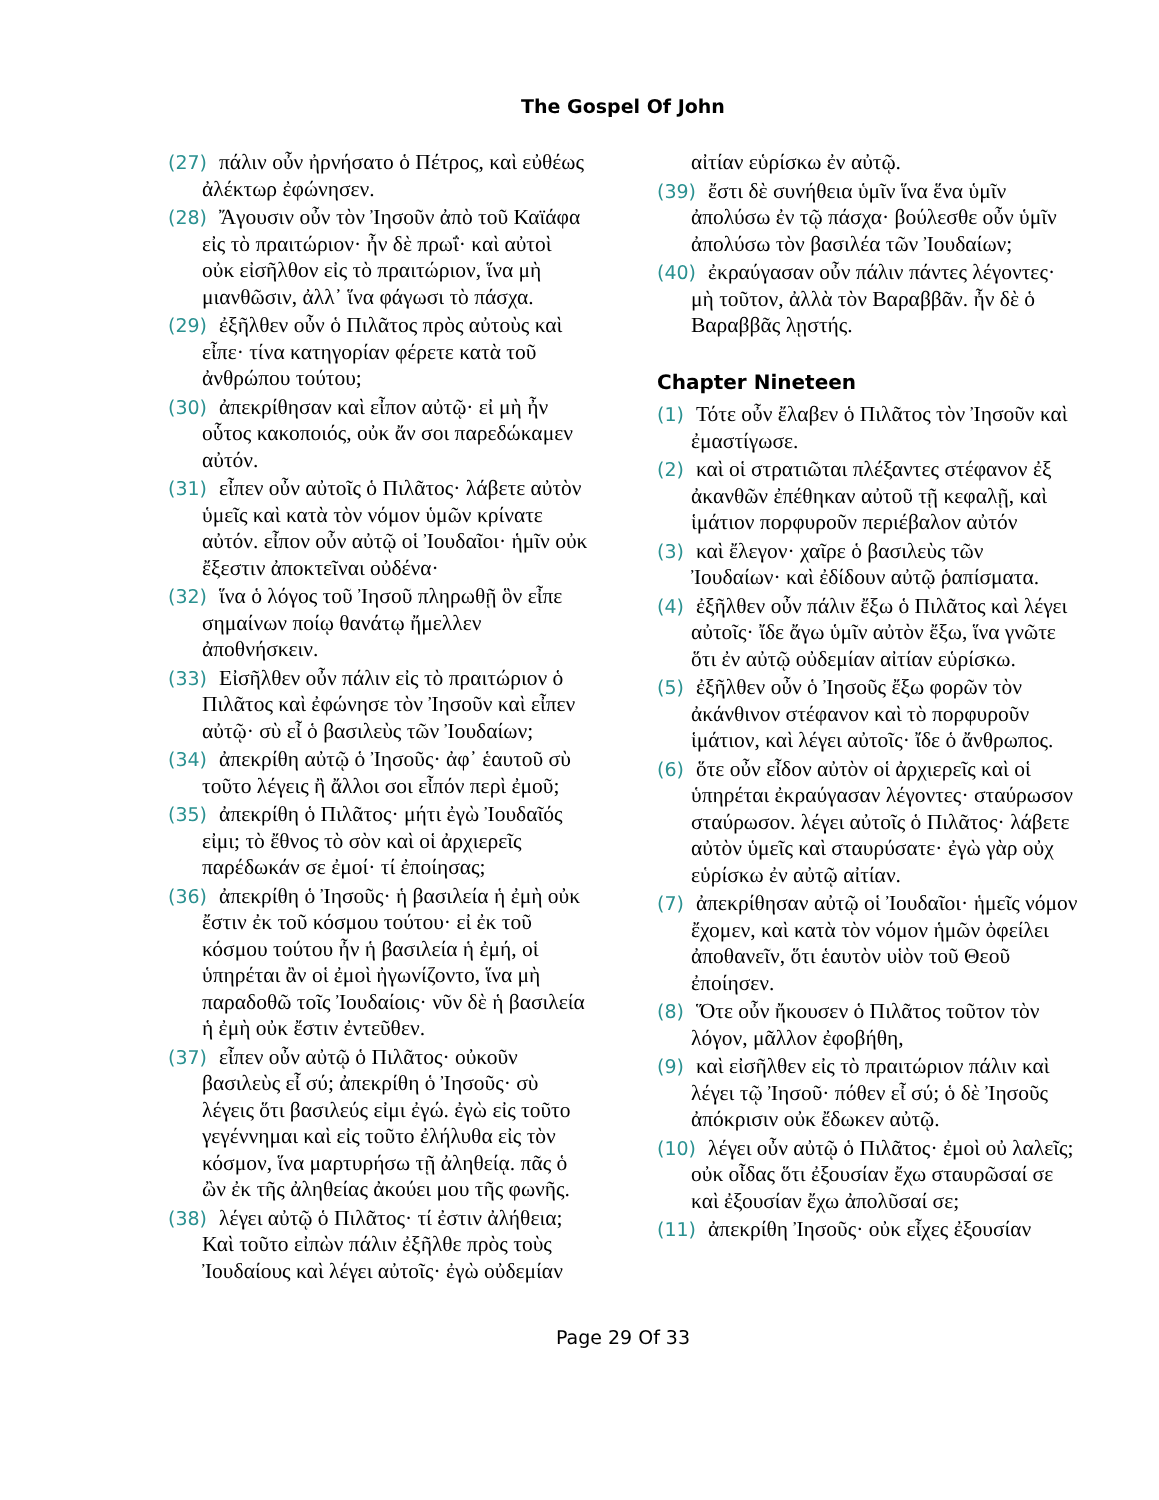The Gospel Of John
(27) πάλιν οὖν ἠρνήσατο ὁ Πέτρος, καὶ εὐθέως ἀλέκτωρ ἐφώνησεν.
(28) Ἄγουσιν οὖν τὸν Ἰησοῦν ἀπὸ τοῦ Καϊάφα εἰς τὸ πραιτώριον· ἦν δὲ πρωΐ· καὶ αὐτοὶ οὐκ εἰσῆλθον εἰς τὸ πραιτώριον, ἵνα μὴ μιανθῶσιν, ἀλλ᾽ ἵνα φάγωσι τὸ πάσχα.
(29) ἐξῆλθεν οὖν ὁ Πιλᾶτος πρὸς αὐτοὺς καὶ εἶπε· τίνα κατηγορίαν φέρετε κατὰ τοῦ ἀνθρώπου τούτου;
(30) ἀπεκρίθησαν καὶ εἶπον αὐτῷ· εἰ μὴ ἦν οὗτος κακοποιός, οὐκ ἄν σοι παρεδώκαμεν αὐτόν.
(31) εἶπεν οὖν αὐτοῖς ὁ Πιλᾶτος· λάβετε αὐτὸν ὑμεῖς καὶ κατὰ τὸν νόμον ὑμῶν κρίνατε αὐτόν. εἶπον οὖν αὐτῷ οἱ Ἰουδαῖοι· ἡμῖν οὐκ ἔξεστιν ἀποκτεῖναι οὐδένα·
(32) ἵνα ὁ λόγος τοῦ Ἰησοῦ πληρωθῇ ὃν εἶπε σημαίνων ποίῳ θανάτῳ ἤμελλεν ἀποθνήσκειν.
(33) Εἰσῆλθεν οὖν πάλιν εἰς τὸ πραιτώριον ὁ Πιλᾶτος καὶ ἐφώνησε τὸν Ἰησοῦν καὶ εἶπεν αὐτῷ· σὺ εἶ ὁ βασιλεὺς τῶν Ἰουδαίων;
(34) ἀπεκρίθη αὐτῷ ὁ Ἰησοῦς· ἀφ᾽ ἑαυτοῦ σὺ τοῦτο λέγεις ἢ ἄλλοι σοι εἶπόν περὶ ἐμοῦ;
(35) ἀπεκρίθη ὁ Πιλᾶτος· μήτι ἐγὼ Ἰουδαῖός εἰμι; τὸ ἔθνος τὸ σὸν καὶ οἱ ἀρχιερεῖς παρέδωκάν σε ἐμοί· τί ἐποίησας;
(36) ἀπεκρίθη ὁ Ἰησοῦς· ἡ βασιλεία ἡ ἐμὴ οὐκ ἔστιν ἐκ τοῦ κόσμου τούτου· εἰ ἐκ τοῦ κόσμου τούτου ἦν ἡ βασιλεία ἡ ἐμή, οἱ ὑπηρέται ἂν οἱ ἐμοὶ ἠγωνίζοντο, ἵνα μὴ παραδοθῶ τοῖς Ἰουδαίοις· νῦν δὲ ἡ βασιλεία ἡ ἐμὴ οὐκ ἔστιν ἐντεῦθεν.
(37) εἶπεν οὖν αὐτῷ ὁ Πιλᾶτος· οὐκοῦν βασιλεὺς εἶ σύ; ἀπεκρίθη ὁ Ἰησοῦς· σὺ λέγεις ὅτι βασιλεύς εἰμι ἐγώ. ἐγὼ εἰς τοῦτο γεγέννημαι καὶ εἰς τοῦτο ἐλήλυθα εἰς τὸν κόσμον, ἵνα μαρτυρήσω τῇ ἀληθείᾳ. πᾶς ὁ ὢν ἐκ τῆς ἀληθείας ἀκούει μου τῆς φωνῆς.
(38) λέγει αὐτῷ ὁ Πιλᾶτος· τί ἐστιν ἀλήθεια; Καὶ τοῦτο εἰπὼν πάλιν ἐξῆλθε πρὸς τοὺς Ἰουδαίους καὶ λέγει αὐτοῖς· ἐγὼ οὐδεμίαν
αἰτίαν εὑρίσκω ἐν αὐτῷ.
(39) ἔστι δὲ συνήθεια ὑμῖν ἵνα ἕνα ὑμῖν ἀπολύσω ἐν τῷ πάσχα· βούλεσθε οὖν ὑμῖν ἀπολύσω τὸν βασιλέα τῶν Ἰουδαίων;
(40) ἐκραύγασαν οὖν πάλιν πάντες λέγοντες· μὴ τοῦτον, ἀλλὰ τὸν Βαραββᾶν. ἦν δὲ ὁ Βαραββᾶς λῃστής.
Chapter Nineteen
(1) Τότε οὖν ἔλαβεν ὁ Πιλᾶτος τὸν Ἰησοῦν καὶ ἐμαστίγωσε.
(2) καὶ οἱ στρατιῶται πλέξαντες στέφανον ἐξ ἀκανθῶν ἐπέθηκαν αὐτοῦ τῇ κεφαλῇ, καὶ ἱμάτιον πορφυροῦν περιέβαλον αὐτόν
(3) καὶ ἔλεγον· χαῖρε ὁ βασιλεὺς τῶν Ἰουδαίων· καὶ ἐδίδουν αὐτῷ ῥαπίσματα.
(4) ἐξῆλθεν οὖν πάλιν ἔξω ὁ Πιλᾶτος καὶ λέγει αὐτοῖς· ἴδε ἄγω ὑμῖν αὐτὸν ἔξω, ἵνα γνῶτε ὅτι ἐν αὐτῷ οὐδεμίαν αἰτίαν εὑρίσκω.
(5) ἐξῆλθεν οὖν ὁ Ἰησοῦς ἔξω φορῶν τὸν ἀκάνθινον στέφανον καὶ τὸ πορφυροῦν ἱμάτιον, καὶ λέγει αὐτοῖς· ἴδε ὁ ἄνθρωπος.
(6) ὅτε οὖν εἶδον αὐτὸν οἱ ἀρχιερεῖς καὶ οἱ ὑπηρέται ἐκραύγασαν λέγοντες· σταύρωσον σταύρωσον. λέγει αὐτοῖς ὁ Πιλᾶτος· λάβετε αὐτὸν ὑμεῖς καὶ σταυρύσατε· ἐγὼ γὰρ οὐχ εὑρίσκω ἐν αὐτῷ αἰτίαν.
(7) ἀπεκρίθησαν αὐτῷ οἱ Ἰουδαῖοι· ἡμεῖς νόμον ἔχομεν, καὶ κατὰ τὸν νόμον ἡμῶν ὀφείλει ἀποθανεῖν, ὅτι ἑαυτὸν υἱὸν τοῦ Θεοῦ ἐποίησεν.
(8) Ὅτε οὖν ἤκουσεν ὁ Πιλᾶτος τοῦτον τὸν λόγον, μᾶλλον ἐφοβήθη,
(9) καὶ εἰσῆλθεν εἰς τὸ πραιτώριον πάλιν καὶ λέγει τῷ Ἰησοῦ· πόθεν εἶ σύ; ὁ δὲ Ἰησοῦς ἀπόκρισιν οὐκ ἔδωκεν αὐτῷ.
(10) λέγει οὖν αὐτῷ ὁ Πιλᾶτος· ἐμοὶ οὐ λαλεῖς; οὐκ οἶδας ὅτι ἐξουσίαν ἔχω σταυρῶσαί σε καὶ ἐξουσίαν ἔχω ἀπολῦσαί σε;
(11) ἀπεκρίθη Ἰησοῦς· οὐκ εἶχες ἐξουσίαν
Page 29 Of 33